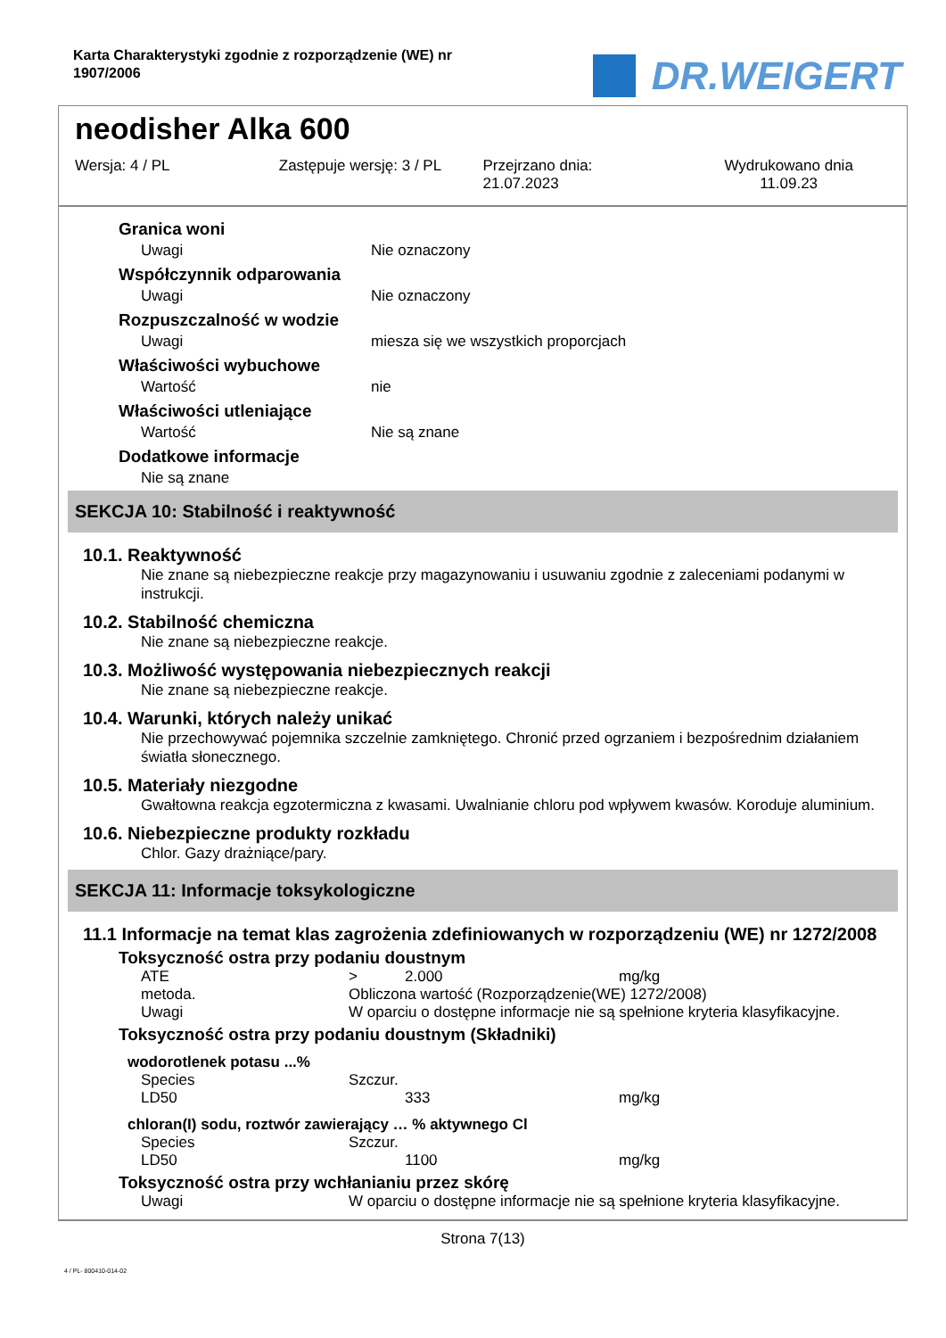Karta Charakterystyki zgodnie z rozporządzenie (WE) nr 1907/2006
DR.WEIGERT
neodisher Alka 600
Wersja: 4 / PL Zastępuje wersję: 3 / PL Przejrzano dnia:
21.07.2023
Wydrukowano dnia
11.09.23
Granica woni
Uwagi Nie oznaczony
Współczynnik odparowania
Uwagi Nie oznaczony
Rozpuszczalność w wodzie
Uwagi miesza się we wszystkich proporcjach
Właściwości wybuchowe
Wartość nie
Właściwości utleniające
Wartość Nie są znane
Dodatkowe informacje
Nie są znane
SEKCJA 10: Stabilność i reaktywność
10.1. Reaktywność
Nie znane są niebezpieczne reakcje przy magazynowaniu i usuwaniu zgodnie z zaleceniami podanymi w instrukcji.
10.2. Stabilność chemiczna
Nie znane są niebezpieczne reakcje.
10.3. Możliwość występowania niebezpiecznych reakcji
Nie znane są niebezpieczne reakcje.
10.4. Warunki, których należy unikać
Nie przechowywać pojemnika szczelnie zamkniętego. Chronić przed ogrzaniem i bezpośrednim działaniem światła słonecznego.
10.5. Materiały niezgodne
Gwałtowna reakcja egzotermiczna z kwasami. Uwalnianie chloru pod wpływem kwasów. Koroduje aluminium.
10.6. Niebezpieczne produkty rozkładu
Chlor. Gazy drażniące/pary.
SEKCJA 11: Informacje toksykologiczne
11.1 Informacje na temat klas zagrożenia zdefiniowanych w rozporządzeniu (WE) nr 1272/2008
Toksyczność ostra przy podaniu doustnym
| ATE | > | 2.000 | mg/kg |
| metoda. | Obliczona wartość (Rozporządzenie(WE) 1272/2008) | | |
| Uwagi | W oparciu o dostępne informacje nie są spełnione kryteria klasyfikacyjne. | | |
Toksyczność ostra przy podaniu doustnym (Składniki)
wodorotlenek potasu ...%
| Species | Szczur. | | |
| LD50 | | 333 | mg/kg |
chloran(I) sodu, roztwór zawierający … % aktywnego Cl
| Species | Szczur. | | |
| LD50 | | 1100 | mg/kg |
Toksyczność ostra przy wchłanianiu przez skórę
| Uwagi | W oparciu o dostępne informacje nie są spełnione kryteria klasyfikacyjne. |
Strona 7(13)
4 / PL- 800410-014-02